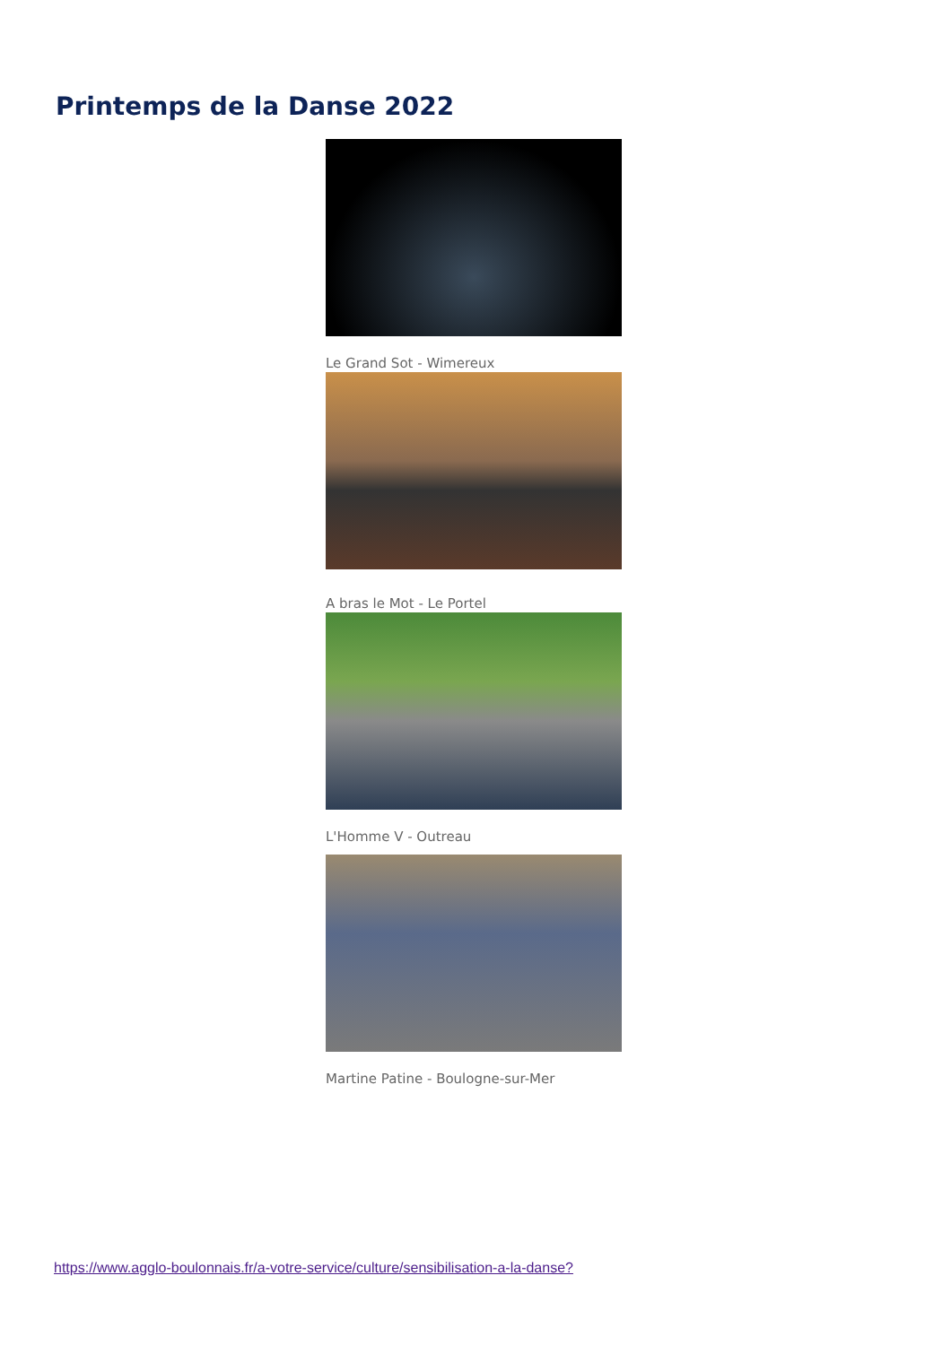Printemps de la Danse 2022
Le Grand Sot - Wimereux
A bras le Mot - Le Portel
L'Homme V - Outreau
Martine Patine - Boulogne-sur-Mer
https://www.agglo-boulonnais.fr/a-votre-service/culture/sensibilisation-a-la-danse?